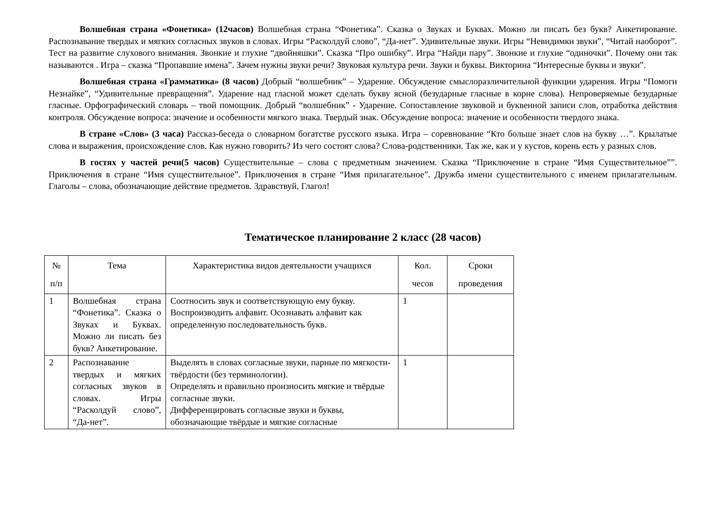Волшебная страна «Фонетика» (12часов) Волшебная страна “Фонетика”. Сказка о Звуках и Буквах. Можно ли писать без букв? Анкетирование. Распознавание твердых и мягких согласных звуков в словах. Игры “Расколдуй слово”, “Да-нет”. Удивительные звуки. Игры “Невидимки звуки”, “Читай наоборот”. Тест на развитие слухового внимания. Звонкие и глухие “двойняшки”. Сказка “Про ошибку”. Игра “Найди пару”. Звонкие и глухие “одиночки”. Почему они так называются . Игра – сказка “Пропавшие имена”. Зачем нужны звуки речи? Звуковая культура речи. Звуки и буквы. Викторина “Интересные буквы и звуки”.
Волшебная страна «Грамматика» (8 часов) Добрый “волшебник” – Ударение. Обсуждение смыслоразличительной функции ударения. Игры “Помоги Незнайке”, “Удивительные превращения”. Ударение над гласной может сделать букву ясной (безударные гласные в корне слова). Непроверяемые безударные гласные. Орфографический словарь – твой помощник. Добрый “волшебник” - Ударение. Сопоставление звуковой и буквенной записи слов, отработка действия контроля. Обсуждение вопроса: значение и особенности мягкого знака. Твердый знак. Обсуждение вопроса: значение и особенности твердого знака.
В стране «Слов» (3 часа) Рассказ-беседа о словарном богатстве русского языка. Игра – соревнование “Кто больше знает слов на букву …”. Крылатые слова и выражения, происхождение слов. Как нужно говорить? Из чего состоят слова? Слова-родственники. Так же, как и у кустов, корень есть у разных слов.
В гостях у частей речи(5 часов) Существительные – слова с предметным значением. Сказка “Приключение в стране “Имя Существительное””. Приключения в стране “Имя существительное”. Приключения в стране “Имя прилагательное”. Дружба имени существительного с именем прилагательным. Глаголы – слова, обозначающие действие предметов. Здравствуй, Глагол!
Тематическое планирование 2 класс (28 часов)
| № п/п | Тема | Характеристика видов деятельности учащихся | Кол. чесов | Сроки проведения |
| --- | --- | --- | --- | --- |
| 1 | Волшебная страна “Фонетика”. Сказка о Звуках и Буквах. Можно ли писать без букв? Анкетирование. | Соотносить звук и соответствующую ему букву. Воспроизводить алфавит. Осознавать алфавит как определенную последовательность букв. | 1 | |
| 2 | Распознавание твердых и мягких согласных звуков в словах. Игры “Расколдуй слово”, “Да-нет”. | Выделять в словах согласные звуки, парные по мягкости-твёрдости (без терминологии). Определять и правильно произносить мягкие и твёрдые согласные звуки. Дифференцировать согласные звуки и буквы, обозначающие твёрдые и мягкие согласные | 1 | |